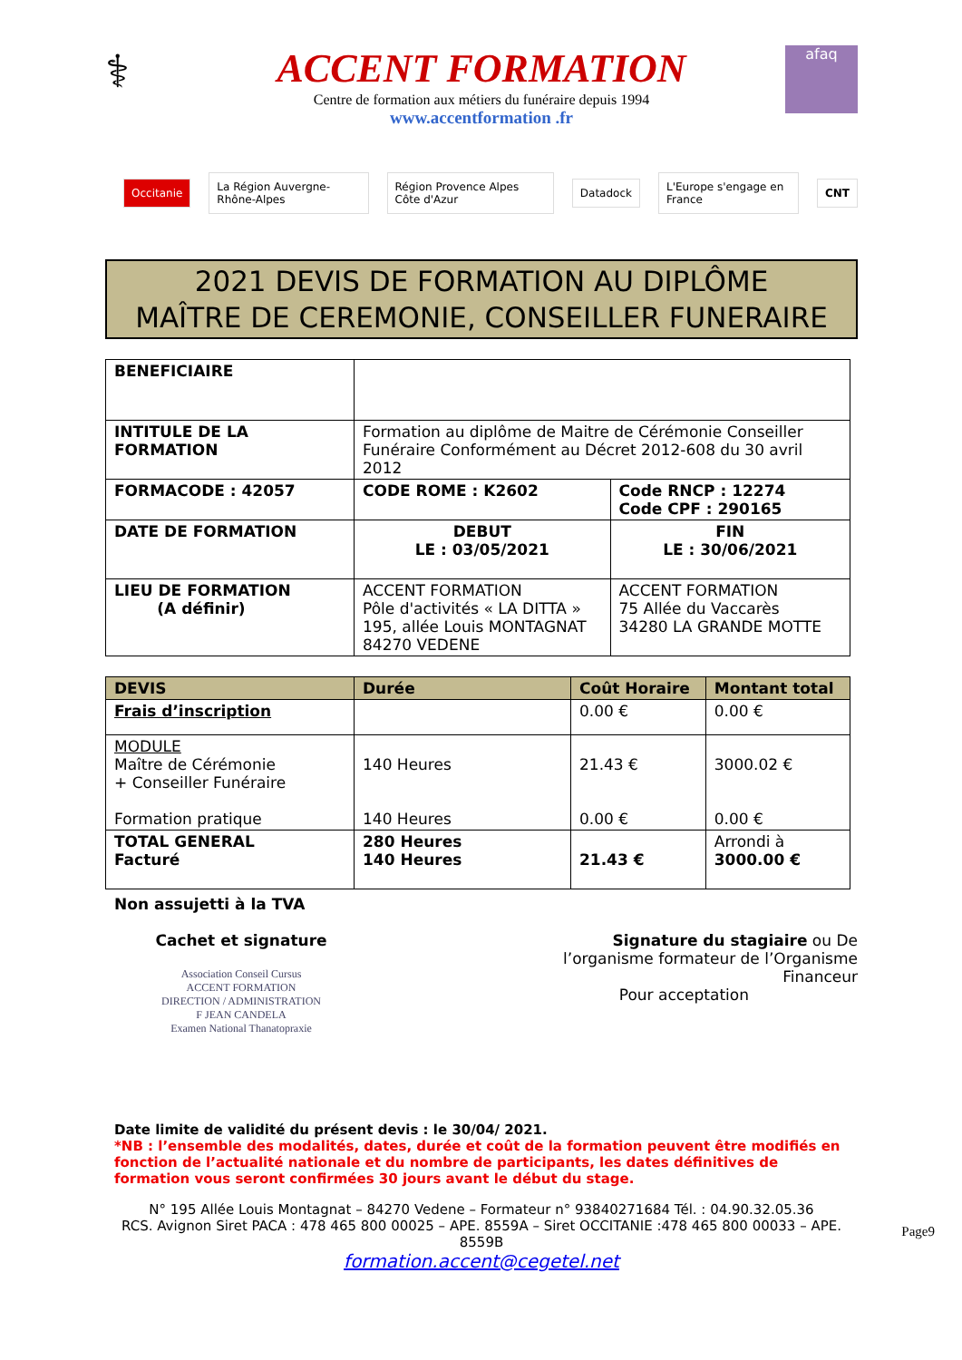⚕
ACCENT FORMATION
Centre de formation aux métiers du funéraire depuis 1994
www.accentformation .fr
afaq
Occitanie La Région Auvergne-Rhône-Alpes Région Provence Alpes Côte d'Azur Datadock L'Europe s'engage en France CNT
2021 DEVIS DE FORMATION AU DIPLÔME
MAÎTRE DE CEREMONIE, CONSEILLER FUNERAIRE
| BENEFICIAIRE | | |
| INTITULE DE LA FORMATION | Formation au diplôme de Maitre de Cérémonie Conseiller Funéraire Conformément au Décret 2012-608 du 30 avril 2012 | |
| FORMACODE : 42057 | CODE ROME : K2602 | Code RNCP : 12274 Code CPF : 290165 |
| DATE DE FORMATION | DEBUT LE : 03/05/2021 | FIN LE : 30/06/2021 |
| LIEU DE FORMATION (A définir) | ACCENT FORMATION Pôle d'activités « LA DITTA » 195, allée Louis MONTAGNAT 84270 VEDENE | ACCENT FORMATION 75 Allée du Vaccarès 34280 LA GRANDE MOTTE |
| DEVIS | Durée | Coût Horaire | Montant total |
| --- | --- | --- | --- |
| Frais d’inscription | | 0.00 € | 0.00 € |
| MODULE Maître de Cérémonie + Conseiller Funéraire Formation pratique | 140 Heures 140 Heures | 21.43 € 0.00 € | 3000.02 € 0.00 € |
| TOTAL GENERAL Facturé | 280 Heures 140 Heures | 21.43 € | Arrondi à 3000.00 € |
Non assujetti à la TVA
Cachet et signature
Association Conseil Cursus
ACCENT FORMATION
DIRECTION / ADMINISTRATION
F JEAN CANDELA
Examen National Thanatopraxie
Signature du stagiaire ou De l’organisme formateur de l’Organisme Financeur
Pour acceptation
Date limite de validité du présent devis : le 30/04/ 2021.
*NB : l’ensemble des modalités, dates, durée et coût de la formation peuvent être modifiés en fonction de l’actualité nationale et du nombre de participants, les dates définitives de formation vous seront confirmées 30 jours avant le début du stage.
N° 195 Allée Louis Montagnat – 84270 Vedene – Formateur n° 93840271684 Tél. : 04.90.32.05.36
RCS. Avignon Siret PACA : 478 465 800 00025 – APE. 8559A – Siret OCCITANIE :478 465 800 00033 – APE. 8559B
formation.accent@cegetel.net
Page9